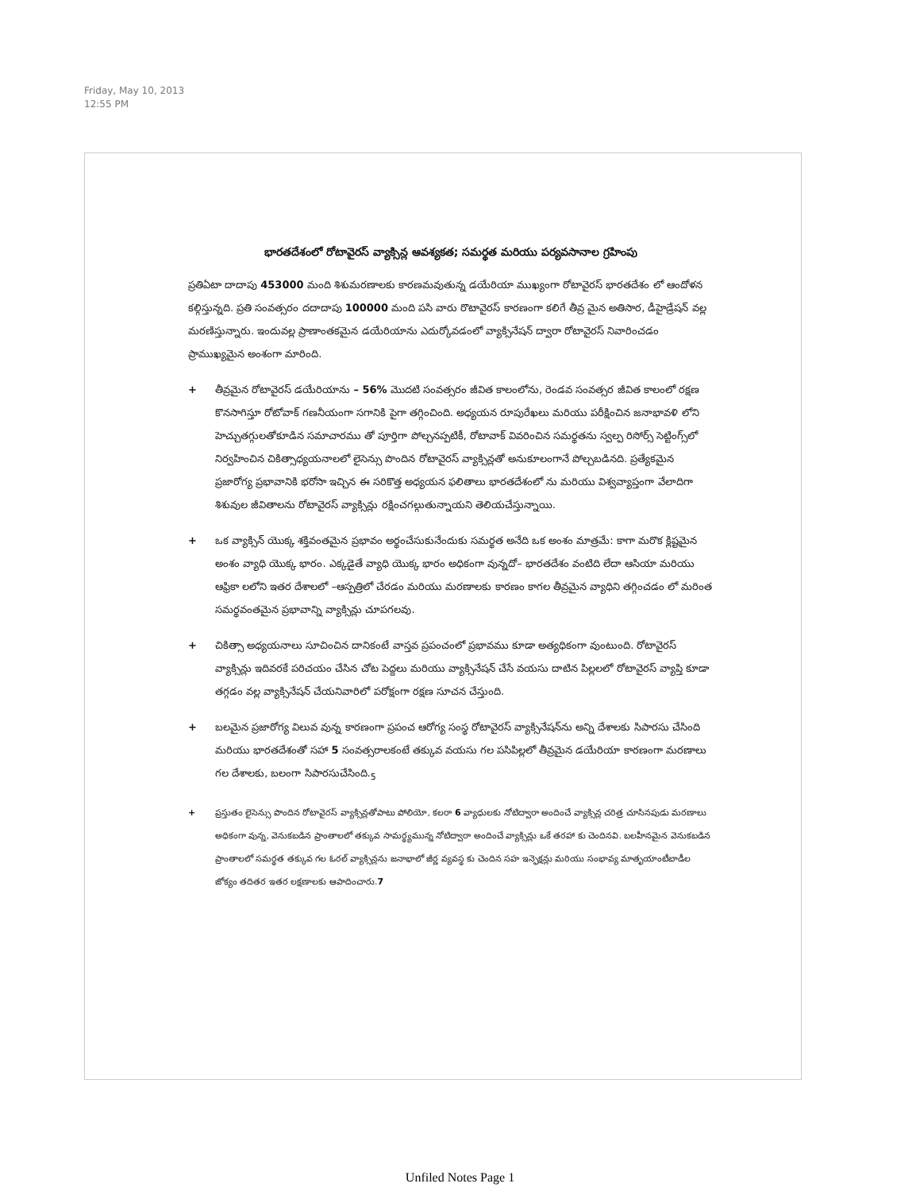Friday, May 10, 2013
12:55 PM
భారతదేశంలో రోటావైరస్ వ్యాక్సిన్ల ఆవశ్యకత; సమర్థత మరియు పర్యవసానాల గ్రహింపు
ప్రతిఏటా దాదాపు 453000 మంది శిశుమరణాలకు కారణమవుతున్న డయేరియా ముఖ్యంగా రోటావైరస్ భారతదేశం లో ఆందోళన కల్గిస్తున్నది. ప్రతి సంవత్సరం దదాదాపు 100000 మంది పసి వారు రొటావైరస్ కారణంగా కలిగే తీవ్ర మైన అతిసార, డీహైడ్రేషన్ వల్ల మరణిస్తున్నారు. ఇందువల్ల ప్రాణాంతకమైన డయేరియాను ఎదుర్కోవడంలో వ్యాక్సినేషన్ ద్వారా రోటావైరస్ నివారించడం ప్రాముఖ్యమైన అంశంగా మారింది.
+ తీవ్రమైన రోటావైరస్ డయేరియాను – 56% మొదటి సంవత్సరం జీవిత కాలంలోను, రెండవ సంవత్సర జీవిత కాలంలో రక్షణ కొనసాగిస్తూ రోటోవాక్ గణనీయంగా సగానికి పైగా తగ్గించింది. అధ్యయన రూపురేఖలు మరియు పరీక్షించిన జనాభావళి లోని హెచ్చుతగ్గులతోకూడిన సమాచారము తో పూర్తిగా పోల్చనప్పటికీ, రోటావాక్ వివరించిన సమర్థతను స్వల్ప రిసోర్స్ సెట్టింగ్స్‌లో నిర్వహించిన చికిత్సాధ్యయనాలలో లైసెన్సు పొందిన రోటావైరస్ వ్యాక్సిన్లతో అనుకూలంగానే పోల్చబడినది. ప్రత్యేకమైన ప్రజారోగ్య ప్రభావానికి భరోసా ఇచ్చిన ఈ సరికొత్త అధ్యయన ఫలితాలు భారతదేశంలో ను మరియు విశ్వవ్యాప్తంగా వేలాదిగా శిశువుల జీవితాలను రోటావైరస్ వ్యాక్సిన్లు రక్షించగల్గుతున్నాయని తెలియచేస్తున్నాయి.
+ ఒక వ్యాక్సిన్ యొక్క శక్తివంతమైన ప్రభావం అర్థంచేసుకునేందుకు సమర్థత అనేది ఒక అంశం మాత్రమే: కాగా మరొక క్లిష్టమైన అంశం వ్యాధి యొక్క భారం. ఎక్కడైతే వ్యాధి యొక్క భారం అధికంగా వున్నదో– భారతదేశం వంటిది లేదా ఆసియా మరియు ఆఫ్రికా లలోని ఇతర దేశాలలో –ఆస్పత్రిలో చేరడం మరియు మరణాలకు కారణం కాగల తీవ్రమైన వ్యాధిని తగ్గించడం లో మరింత సమర్థవంతమైన ప్రభావాన్ని వ్యాక్సిన్లు చూపగలవు.
+ చికిత్సా అధ్యయనాలు సూచించిన దానికంటే వాస్తవ ప్రపంచంలో ప్రభావము కూడా అత్యధికంగా వుంటుంది. రోటావైరస్ వ్యాక్సిన్లు ఇదివరకే పరిచయం చేసిన చోట పెద్దలు మరియు వ్యాక్సినేషన్ చేసే వయసు దాటిన పిల్లలలో రోటావైరస్ వ్యాప్తి కూడా తగ్గడం వల్ల వ్యాక్సినేషన్ చేయనివారిలో పరోక్షంగా రక్షణ సూచన చేస్తుంది.
+ బలమైన ప్రజారోగ్య విలువ వున్న కారణంగా ప్రపంచ ఆరోగ్య సంస్థ రోటావైరస్ వ్యాక్సినేషన్‌ను అన్ని దేశాలకు సిపారసు చేసింది మరియు భారతదేశంతో సహా 5 సంవత్సరాలకంటే తక్కువ వయసు గల పసిపిల్లలో తీవ్రమైన డయేరియా కారణంగా మరణాలు గల దేశాలకు, బలంగా సిపారసుచేసింది.<sub>5</sub>
+ ప్రస్తుతం లైసెన్సు పొందిన రోటావైరస్ వ్యాక్సిన్లతోపాటు పోలియో, కలరా 6 వ్యాధులకు నోటిద్వారా అందించే వ్యాక్సిన్ల చరిత్ర చూసినపుడు మరణాలు అధికంగా వున్న, వెనుకబడిన ప్రాంతాలలో తక్కువ సామర్థ్యమున్న నోటిద్వారా అందించే వ్యాక్సిన్లు ఒకే తరహా కు చెందినవి. బలహీనమైన వెనుకబడిన ప్రాంతాలలో సమర్థత తక్కువ గల ఓరల్ వ్యాక్సిన్లను జనాభాలో జీర్ణ వ్యవస్థ కు చెందిన సహ ఇన్ఫెక్షన్లు మరియు సంభావ్య మాతృయాంటీబాడీల జోక్యం తదితర ఇతర లక్షణాలకు ఆపాదించారు.7
Unfiled Notes Page 1